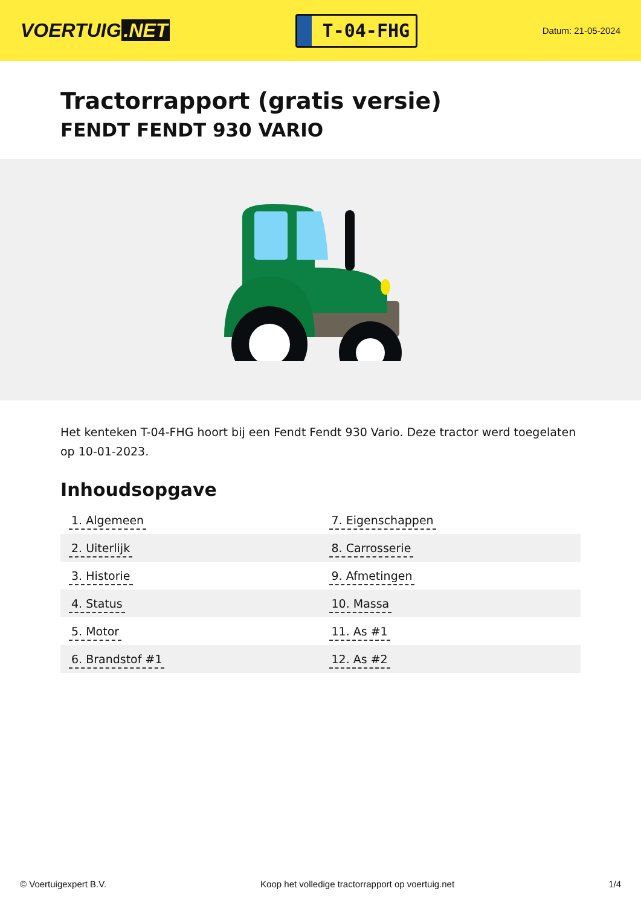VOERTUIG.NET
T-04-FHG
Datum: 21-05-2024
Tractorrapport (gratis versie)
FENDT FENDT 930 VARIO
Het kenteken T-04-FHG hoort bij een Fendt Fendt 930 Vario. Deze tractor werd toegelaten op 10-01-2023.
Inhoudsopgave
| 1. Algemeen | 7. Eigenschappen |
| 2. Uiterlijk | 8. Carrosserie |
| 3. Historie | 9. Afmetingen |
| 4. Status | 10. Massa |
| 5. Motor | 11. As #1 |
| 6. Brandstof #1 | 12. As #2 |
© Voertuigexpert B.V. Koop het volledige tractorrapport op voertuig.net 1/4